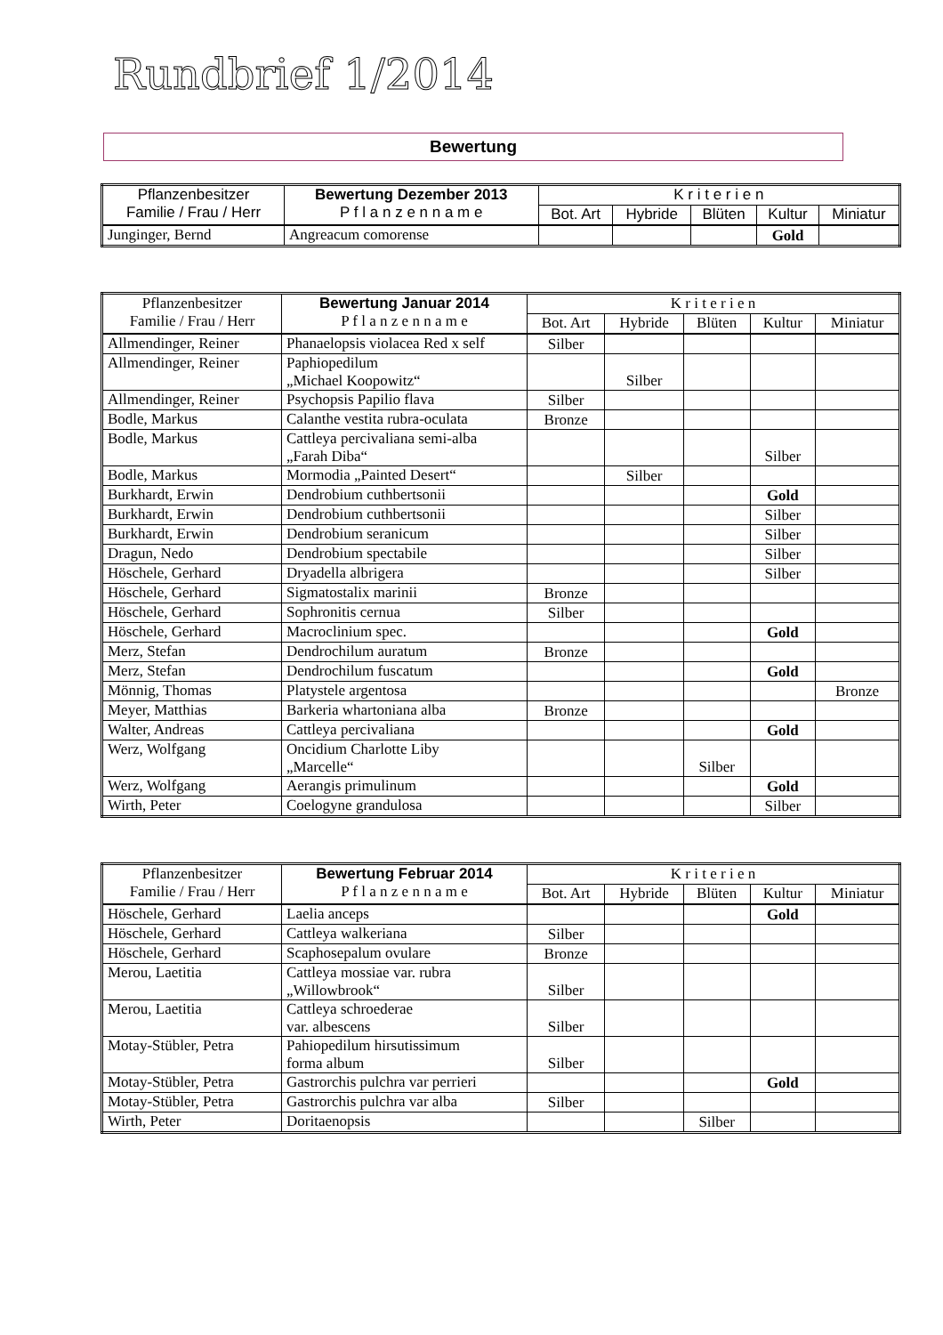Rundbrief 1/2014
Bewertung
| Pflanzenbesitzer Familie / Frau / Herr | Bewertung Dezember 2013 P f l a n z e n n a m e | K r i t e r i e n | | | | |
| --- | --- | --- | --- | --- | --- | --- |
| | | Bot. Art | Hybride | Blüten | Kultur | Miniatur |
| Junginger, Bernd | Angreacum comorense | | | | Gold | |
| Pflanzenbesitzer Familie / Frau / Herr | Bewertung Januar 2014 P f l a n z e n n a m e | K r i t e r i e n | | | | |
| --- | --- | --- | --- | --- | --- | --- |
| | | Bot. Art | Hybride | Blüten | Kultur | Miniatur |
| Allmendinger, Reiner | Phanaelopsis violacea Red x self | Silber | | | | |
| Allmendinger, Reiner | Paphiopedilum „Michael Koopowitz“ | | Silber | | | |
| Allmendinger, Reiner | Psychopsis Papilio flava | Silber | | | | |
| Bodle, Markus | Calanthe vestita rubra-oculata | Bronze | | | | |
| Bodle, Markus | Cattleya percivaliana semi-alba „Farah Diba“ | | | | Silber | |
| Bodle, Markus | Mormodia „Painted Desert“ | | Silber | | | |
| Burkhardt, Erwin | Dendrobium cuthbertsonii | | | | Gold | |
| Burkhardt, Erwin | Dendrobium cuthbertsonii | | | | Silber | |
| Burkhardt, Erwin | Dendrobium seranicum | | | | Silber | |
| Dragun, Nedo | Dendrobium spectabile | | | | Silber | |
| Höschele, Gerhard | Dryadella albrigera | | | | Silber | |
| Höschele, Gerhard | Sigmatostalix marinii | Bronze | | | | |
| Höschele, Gerhard | Sophronitis cernua | Silber | | | | |
| Höschele, Gerhard | Macroclinium spec. | | | | Gold | |
| Merz, Stefan | Dendrochilum auratum | Bronze | | | | |
| Merz, Stefan | Dendrochilum fuscatum | | | | Gold | |
| Mönnig, Thomas | Platystele argentosa | | | | | Bronze |
| Meyer, Matthias | Barkeria whartoniana alba | Bronze | | | | |
| Walter, Andreas | Cattleya percivaliana | | | | Gold | |
| Werz, Wolfgang | Oncidium Charlotte Liby „Marcelle“ | | | Silber | | |
| Werz, Wolfgang | Aerangis primulinum | | | | Gold | |
| Wirth, Peter | Coelogyne grandulosa | | | | Silber | |
| Pflanzenbesitzer Familie / Frau / Herr | Bewertung Februar 2014 P f l a n z e n n a m e | K r i t e r i e n | | | | |
| --- | --- | --- | --- | --- | --- | --- |
| | | Bot. Art | Hybride | Blüten | Kultur | Miniatur |
| Höschele, Gerhard | Laelia anceps | | | | Gold | |
| Höschele, Gerhard | Cattleya walkeriana | Silber | | | | |
| Höschele, Gerhard | Scaphosepalum ovulare | Bronze | | | | |
| Merou, Laetitia | Cattleya mossiae var. rubra „Willowbrook“ | Silber | | | | |
| Merou, Laetitia | Cattleya schroederae var. albescens | Silber | | | | |
| Motay-Stübler, Petra | Pahiopedilum hirsutissimum forma album | Silber | | | | |
| Motay-Stübler, Petra | Gastrorchis pulchra var perrieri | | | | Gold | |
| Motay-Stübler, Petra | Gastrorchis pulchra var alba | Silber | | | | |
| Wirth, Peter | Doritaenopsis | | | Silber | | |